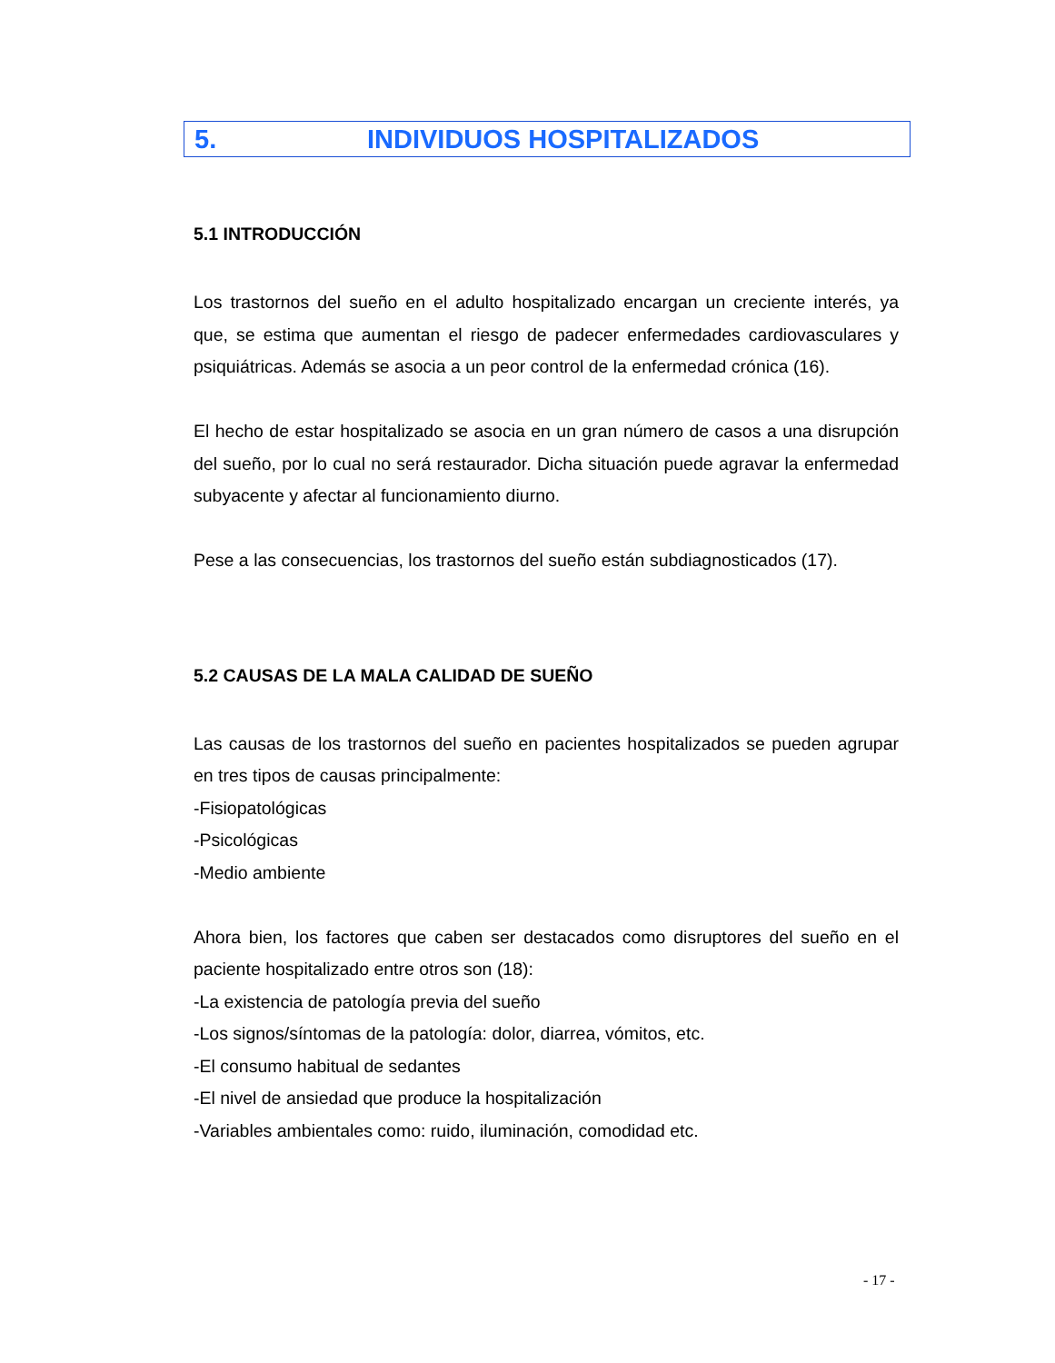5. INDIVIDUOS HOSPITALIZADOS
5.1 INTRODUCCIÓN
Los trastornos del sueño en el adulto hospitalizado encargan un creciente interés, ya que, se estima que aumentan el riesgo de padecer enfermedades cardiovasculares y psiquiátricas. Además se asocia a un peor control de la enfermedad crónica (16).
El hecho de estar hospitalizado se asocia en un gran número de casos a una disrupción del sueño, por lo cual no será restaurador. Dicha situación puede agravar la enfermedad subyacente y afectar al funcionamiento diurno.
Pese a las consecuencias, los trastornos del sueño están subdiagnosticados (17).
5.2 CAUSAS DE LA MALA CALIDAD DE SUEÑO
Las causas de los trastornos del sueño en pacientes hospitalizados se pueden agrupar en tres tipos de causas principalmente:
-Fisiopatológicas
-Psicológicas
-Medio ambiente
Ahora bien, los factores que caben ser destacados como disruptores del sueño en el paciente hospitalizado entre otros son (18):
-La existencia de patología previa del sueño
-Los signos/síntomas de la patología: dolor, diarrea, vómitos, etc.
-El consumo habitual de sedantes
-El nivel de ansiedad que produce la hospitalización
-Variables ambientales como: ruido, iluminación, comodidad etc.
- 17 -